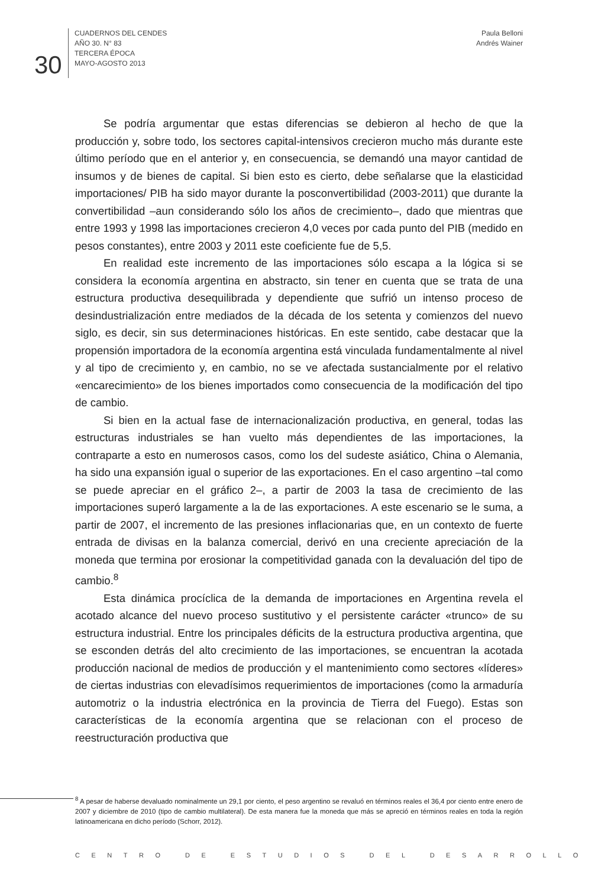30
CUADERNOS DEL CENDES
AÑO 30. N° 83
TERCERA ÉPOCA
MAYO-AGOSTO 2013
Paula Belloni
Andrés Wainer
Se podría argumentar que estas diferencias se debieron al hecho de que la producción y, sobre todo, los sectores capital-intensivos crecieron mucho más durante este último período que en el anterior y, en consecuencia, se demandó una mayor cantidad de insumos y de bienes de capital. Si bien esto es cierto, debe señalarse que la elasticidad importaciones/ PIB ha sido mayor durante la posconvertibilidad (2003-2011) que durante la convertibilidad –aun considerando sólo los años de crecimiento–, dado que mientras que entre 1993 y 1998 las importaciones crecieron 4,0 veces por cada punto del PIB (medido en pesos constantes), entre 2003 y 2011 este coeficiente fue de 5,5.
En realidad este incremento de las importaciones sólo escapa a la lógica si se considera la economía argentina en abstracto, sin tener en cuenta que se trata de una estructura productiva desequilibrada y dependiente que sufrió un intenso proceso de desindustrialización entre mediados de la década de los setenta y comienzos del nuevo siglo, es decir, sin sus determinaciones históricas. En este sentido, cabe destacar que la propensión importadora de la economía argentina está vinculada fundamentalmente al nivel y al tipo de crecimiento y, en cambio, no se ve afectada sustancialmente por el relativo «encarecimiento» de los bienes importados como consecuencia de la modificación del tipo de cambio.
Si bien en la actual fase de internacionalización productiva, en general, todas las estructuras industriales se han vuelto más dependientes de las importaciones, la contraparte a esto en numerosos casos, como los del sudeste asiático, China o Alemania, ha sido una expansión igual o superior de las exportaciones. En el caso argentino –tal como se puede apreciar en el gráfico 2–, a partir de 2003 la tasa de crecimiento de las importaciones superó largamente a la de las exportaciones. A este escenario se le suma, a partir de 2007, el incremento de las presiones inflacionarias que, en un contexto de fuerte entrada de divisas en la balanza comercial, derivó en una creciente apreciación de la moneda que termina por erosionar la competitividad ganada con la devaluación del tipo de cambio.<sup>8</sup>
Esta dinámica procíclica de la demanda de importaciones en Argentina revela el acotado alcance del nuevo proceso sustitutivo y el persistente carácter «trunco» de su estructura industrial. Entre los principales déficits de la estructura productiva argentina, que se esconden detrás del alto crecimiento de las importaciones, se encuentran la acotada producción nacional de medios de producción y el mantenimiento como sectores «líderes» de ciertas industrias con elevadísimos requerimientos de importaciones (como la armaduría automotriz o la industria electrónica en la provincia de Tierra del Fuego). Estas son características de la economía argentina que se relacionan con el proceso de reestructuración productiva que
<sup>8</sup> A pesar de haberse devaluado nominalmente un 29,1 por ciento, el peso argentino se revaluó en términos reales el 36,4 por ciento entre enero de 2007 y diciembre de 2010 (tipo de cambio multilateral). De esta manera fue la moneda que más se apreció en términos reales en toda la región latinoamericana en dicho período (Schorr, 2012).
CENTRO DE ESTUDIOS DEL DESARROLLO